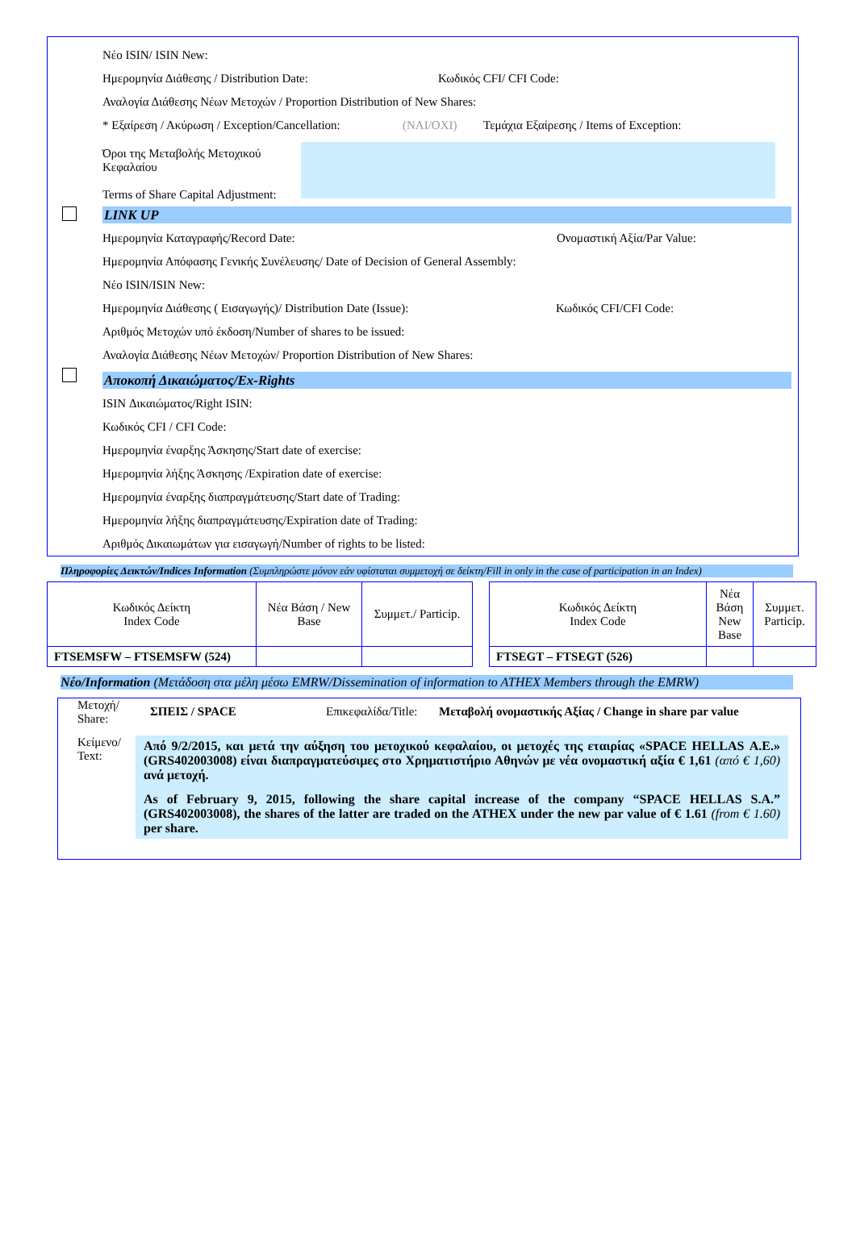Νέο ISIN/ ISIN New:
Ημερομηνία Διάθεσης / Distribution Date: Κωδικός CFI/ CFI Code:
Αναλογία Διάθεσης Νέων Μετοχών / Proportion Distribution of New Shares:
* Εξαίρεση / Ακύρωση / Exception/Cancellation: (ΝΑΙ/ΟΧΙ) Τεμάχια Εξαίρεσης / Items of Exception:
Όροι της Μεταβολής Μετοχικού Κεφαλαίου
Terms of Share Capital Adjustment:
LINK UP
Ημερομηνία Καταγραφής/Record Date: Ονομαστική Αξία/Par Value:
Ημερομηνία Απόφασης Γενικής Συνέλευσης/ Date of Decision of General Assembly:
Νέο ISIN/ISIN New:
Ημερομηνία Διάθεσης ( Εισαγωγής)/ Distribution Date (Issue): Κωδικός CFI/CFI Code:
Αριθμός Μετοχών υπό έκδοση/Number of shares to be issued:
Αναλογία Διάθεσης Νέων Μετοχών/ Proportion Distribution of New Shares:
Αποκοπή Δικαιώματος/Ex-Rights
ISIN Δικαιώματος/Right ISIN:
Κωδικός CFI / CFI Code:
Ημερομηνία έναρξης Άσκησης/Start date of exercise:
Ημερομηνία λήξης Άσκησης /Expiration date of exercise:
Ημερομηνία έναρξης διαπραγμάτευσης/Start date of Trading:
Ημερομηνία λήξης διαπραγμάτευσης/Expiration date of Trading:
Αριθμός Δικαιωμάτων για εισαγωγή/Number of rights to be listed:
Πληροφορίες Δεικτών/Indices Information (Συμπληρώστε μόνον εάν υφίσταται συμμετοχή σε δείκτη/Fill in only in the case of participation in an Index)
| Κωδικός Δείκτη Index Code | Νέα Βάση / New Base | Συμμετ./ Particip. |
| FTSEMSFW – FTSEMSFW (524) | | |
| Κωδικός Δείκτη Index Code | Νέα Βάση New Base | Συμμετ. Particip. |
| FTSEGT – FTSEGT (526) | | |
Νέο/Information (Μετάδοση στα μέλη μέσω EMRW/Dissemination of information to ATHEX Members through the EMRW)
Μετοχή/
Share:
ΣΠΕΙΣ / SPACE Επικεφαλίδα/Title:
Μεταβολή ονομαστικής Αξίας / Change in share par value
Κείμενο/
Text:
Από 9/2/2015, και μετά την αύξηση του μετοχικού κεφαλαίου, οι μετοχές της εταιρίας «SPACE HELLAS Α.Ε.» (GRS402003008) είναι διαπραγματεύσιμες στο Χρηματιστήριο Αθηνών με νέα ονομαστική αξία € 1,61 (από € 1,60) ανά μετοχή.
As of February 9, 2015, following the share capital increase of the company “SPACE HELLAS S.A.” (GRS402003008), the shares of the latter are traded on the ATHEX under the new par value of € 1.61 (from € 1.60) per share.